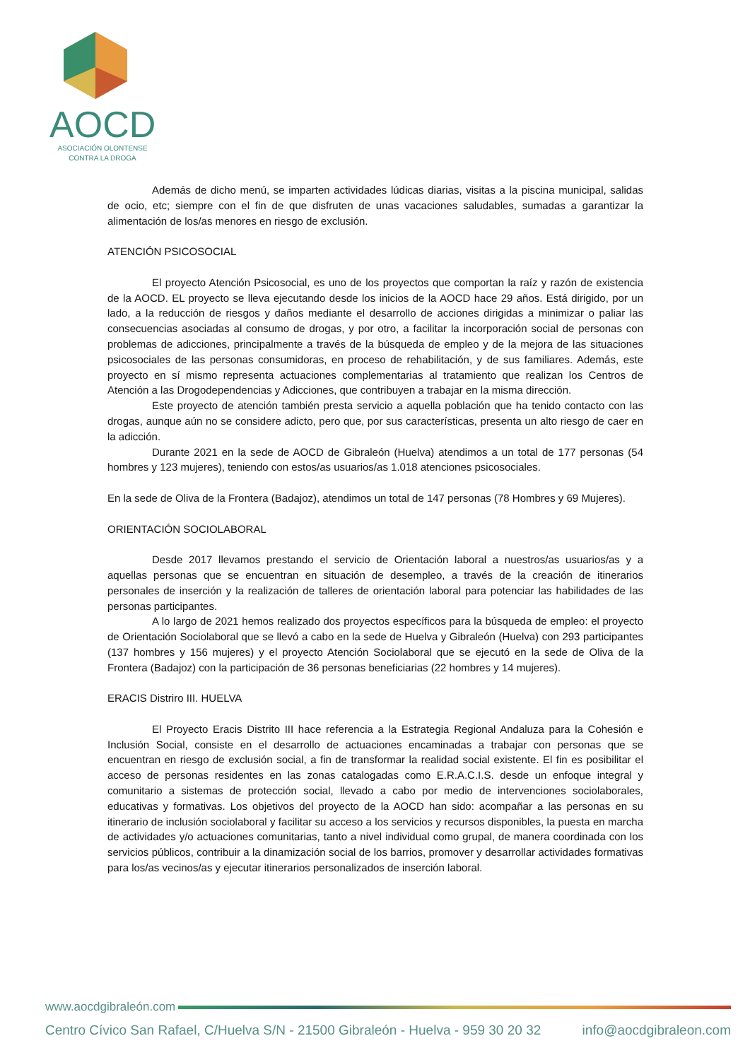AOCD
ASOCIACIÓN OLONTENSE
CONTRA LA DROGA
Además de dicho menú, se imparten actividades lúdicas diarias, visitas a la piscina municipal, salidas de ocio, etc; siempre con el fin de que disfruten de unas vacaciones saludables, sumadas a garantizar la alimentación de los/as menores en riesgo de exclusión.
ATENCIÓN PSICOSOCIAL
El proyecto Atención Psicosocial, es uno de los proyectos que comportan la raíz y razón de existencia de la AOCD. EL proyecto se lleva ejecutando desde los inicios de la AOCD hace 29 años. Está dirigido, por un lado, a la reducción de riesgos y daños mediante el desarrollo de acciones dirigidas a minimizar o paliar las consecuencias asociadas al consumo de drogas, y por otro, a facilitar la incorporación social de personas con problemas de adicciones, principalmente a través de la búsqueda de empleo y de la mejora de las situaciones psicosociales de las personas consumidoras, en proceso de rehabilitación, y de sus familiares. Además, este proyecto en sí mismo representa actuaciones complementarias al tratamiento que realizan los Centros de Atención a las Drogodependencias y Adicciones, que contribuyen a trabajar en la misma dirección.
Este proyecto de atención también presta servicio a aquella población que ha tenido contacto con las drogas, aunque aún no se considere adicto, pero que, por sus características, presenta un alto riesgo de caer en la adicción.
Durante 2021 en la sede de AOCD de Gibraleón (Huelva) atendimos a un total de 177 personas (54 hombres y 123 mujeres), teniendo con estos/as usuarios/as 1.018 atenciones psicosociales.
En la sede de Oliva de la Frontera (Badajoz), atendimos un total de 147 personas (78 Hombres y 69 Mujeres).
ORIENTACIÓN SOCIOLABORAL
Desde 2017 llevamos prestando el servicio de Orientación laboral a nuestros/as usuarios/as y a aquellas personas que se encuentran en situación de desempleo, a través de la creación de itinerarios personales de inserción y la realización de talleres de orientación laboral para potenciar las habilidades de las personas participantes.
A lo largo de 2021 hemos realizado dos proyectos específicos para la búsqueda de empleo: el proyecto de Orientación Sociolaboral que se llevó a cabo en la sede de Huelva y Gibraleón (Huelva) con 293 participantes (137 hombres y 156 mujeres) y el proyecto Atención Sociolaboral que se ejecutó en la sede de Oliva de la Frontera (Badajoz) con la participación de 36 personas beneficiarias (22 hombres y 14 mujeres).
ERACIS Distriro III. HUELVA
El Proyecto Eracis Distrito III hace referencia a la Estrategia Regional Andaluza para la Cohesión e Inclusión Social, consiste en el desarrollo de actuaciones encaminadas a trabajar con personas que se encuentran en riesgo de exclusión social, a fin de transformar la realidad social existente. El fin es posibilitar el acceso de personas residentes en las zonas catalogadas como E.R.A.C.I.S. desde un enfoque integral y comunitario a sistemas de protección social, llevado a cabo por medio de intervenciones sociolaborales, educativas y formativas. Los objetivos del proyecto de la AOCD han sido: acompañar a las personas en su itinerario de inclusión sociolaboral y facilitar su acceso a los servicios y recursos disponibles, la puesta en marcha de actividades y/o actuaciones comunitarias, tanto a nivel individual como grupal, de manera coordinada con los servicios públicos, contribuir a la dinamización social de los barrios, promover y desarrollar actividades formativas para los/as vecinos/as y ejecutar itinerarios personalizados de inserción laboral.
www.aocdgibraleón.com
Centro Cívico San Rafael, C/Huelva S/N - 21500 Gibraleón - Huelva - 959 30 20 32 info@aocdgibraleon.com